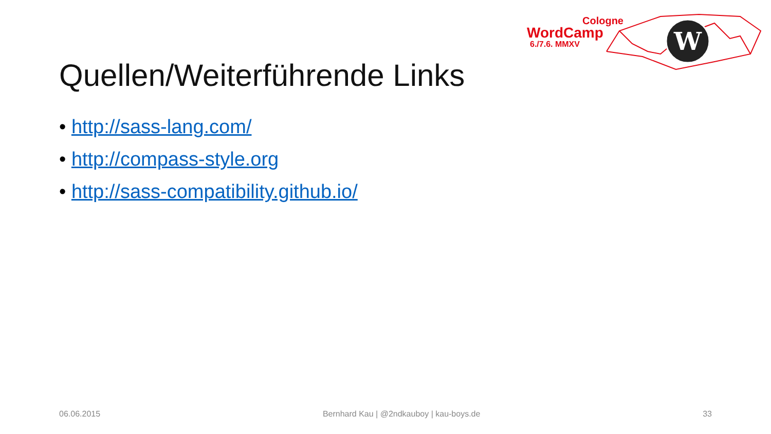W
Cologne
WordCamp
6./7.6. MMXV
Quellen/Weiterführende Links
• http://sass-lang.com/
• http://compass-style.org
• http://sass-compatibility.github.io/
06.06.2015 Bernhard Kau | @2ndkauboy | kau-boys.de 33